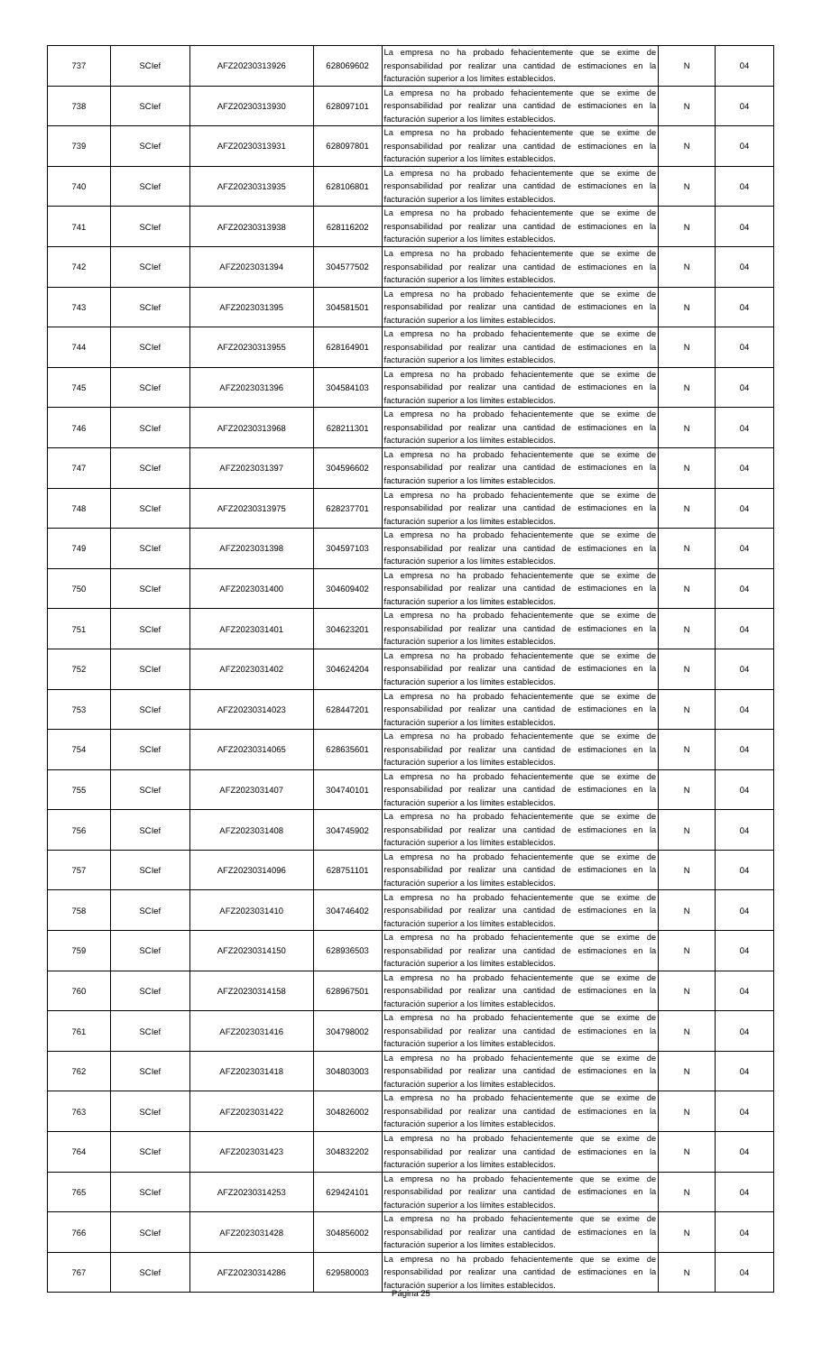| 737 | SCIef | AFZ20230313926 | 628069602 | La empresa no ha probado fehacientemente que se exime de responsabilidad por realizar una cantidad de estimaciones en la facturación superior a los límites establecidos. | N | 04 |
| 738 | SCIef | AFZ20230313930 | 628097101 | La empresa no ha probado fehacientemente que se exime de responsabilidad por realizar una cantidad de estimaciones en la facturación superior a los límites establecidos. | N | 04 |
| 739 | SCIef | AFZ20230313931 | 628097801 | La empresa no ha probado fehacientemente que se exime de responsabilidad por realizar una cantidad de estimaciones en la facturación superior a los límites establecidos. | N | 04 |
| 740 | SCIef | AFZ20230313935 | 628106801 | La empresa no ha probado fehacientemente que se exime de responsabilidad por realizar una cantidad de estimaciones en la facturación superior a los límites establecidos. | N | 04 |
| 741 | SCIef | AFZ20230313938 | 628116202 | La empresa no ha probado fehacientemente que se exime de responsabilidad por realizar una cantidad de estimaciones en la facturación superior a los límites establecidos. | N | 04 |
| 742 | SCIef | AFZ2023031394 | 304577502 | La empresa no ha probado fehacientemente que se exime de responsabilidad por realizar una cantidad de estimaciones en la facturación superior a los límites establecidos. | N | 04 |
| 743 | SCIef | AFZ2023031395 | 304581501 | La empresa no ha probado fehacientemente que se exime de responsabilidad por realizar una cantidad de estimaciones en la facturación superior a los límites establecidos. | N | 04 |
| 744 | SCIef | AFZ20230313955 | 628164901 | La empresa no ha probado fehacientemente que se exime de responsabilidad por realizar una cantidad de estimaciones en la facturación superior a los límites establecidos. | N | 04 |
| 745 | SCIef | AFZ2023031396 | 304584103 | La empresa no ha probado fehacientemente que se exime de responsabilidad por realizar una cantidad de estimaciones en la facturación superior a los límites establecidos. | N | 04 |
| 746 | SCIef | AFZ20230313968 | 628211301 | La empresa no ha probado fehacientemente que se exime de responsabilidad por realizar una cantidad de estimaciones en la facturación superior a los límites establecidos. | N | 04 |
| 747 | SCIef | AFZ2023031397 | 304596602 | La empresa no ha probado fehacientemente que se exime de responsabilidad por realizar una cantidad de estimaciones en la facturación superior a los límites establecidos. | N | 04 |
| 748 | SCIef | AFZ20230313975 | 628237701 | La empresa no ha probado fehacientemente que se exime de responsabilidad por realizar una cantidad de estimaciones en la facturación superior a los límites establecidos. | N | 04 |
| 749 | SCIef | AFZ2023031398 | 304597103 | La empresa no ha probado fehacientemente que se exime de responsabilidad por realizar una cantidad de estimaciones en la facturación superior a los límites establecidos. | N | 04 |
| 750 | SCIef | AFZ2023031400 | 304609402 | La empresa no ha probado fehacientemente que se exime de responsabilidad por realizar una cantidad de estimaciones en la facturación superior a los límites establecidos. | N | 04 |
| 751 | SCIef | AFZ2023031401 | 304623201 | La empresa no ha probado fehacientemente que se exime de responsabilidad por realizar una cantidad de estimaciones en la facturación superior a los límites establecidos. | N | 04 |
| 752 | SCIef | AFZ2023031402 | 304624204 | La empresa no ha probado fehacientemente que se exime de responsabilidad por realizar una cantidad de estimaciones en la facturación superior a los límites establecidos. | N | 04 |
| 753 | SCIef | AFZ20230314023 | 628447201 | La empresa no ha probado fehacientemente que se exime de responsabilidad por realizar una cantidad de estimaciones en la facturación superior a los límites establecidos. | N | 04 |
| 754 | SCIef | AFZ20230314065 | 628635601 | La empresa no ha probado fehacientemente que se exime de responsabilidad por realizar una cantidad de estimaciones en la facturación superior a los límites establecidos. | N | 04 |
| 755 | SCIef | AFZ2023031407 | 304740101 | La empresa no ha probado fehacientemente que se exime de responsabilidad por realizar una cantidad de estimaciones en la facturación superior a los límites establecidos. | N | 04 |
| 756 | SCIef | AFZ2023031408 | 304745902 | La empresa no ha probado fehacientemente que se exime de responsabilidad por realizar una cantidad de estimaciones en la facturación superior a los límites establecidos. | N | 04 |
| 757 | SCIef | AFZ20230314096 | 628751101 | La empresa no ha probado fehacientemente que se exime de responsabilidad por realizar una cantidad de estimaciones en la facturación superior a los límites establecidos. | N | 04 |
| 758 | SCIef | AFZ2023031410 | 304746402 | La empresa no ha probado fehacientemente que se exime de responsabilidad por realizar una cantidad de estimaciones en la facturación superior a los límites establecidos. | N | 04 |
| 759 | SCIef | AFZ20230314150 | 628936503 | La empresa no ha probado fehacientemente que se exime de responsabilidad por realizar una cantidad de estimaciones en la facturación superior a los límites establecidos. | N | 04 |
| 760 | SCIef | AFZ20230314158 | 628967501 | La empresa no ha probado fehacientemente que se exime de responsabilidad por realizar una cantidad de estimaciones en la facturación superior a los límites establecidos. | N | 04 |
| 761 | SCIef | AFZ2023031416 | 304798002 | La empresa no ha probado fehacientemente que se exime de responsabilidad por realizar una cantidad de estimaciones en la facturación superior a los límites establecidos. | N | 04 |
| 762 | SCIef | AFZ2023031418 | 304803003 | La empresa no ha probado fehacientemente que se exime de responsabilidad por realizar una cantidad de estimaciones en la facturación superior a los límites establecidos. | N | 04 |
| 763 | SCIef | AFZ2023031422 | 304826002 | La empresa no ha probado fehacientemente que se exime de responsabilidad por realizar una cantidad de estimaciones en la facturación superior a los límites establecidos. | N | 04 |
| 764 | SCIef | AFZ2023031423 | 304832202 | La empresa no ha probado fehacientemente que se exime de responsabilidad por realizar una cantidad de estimaciones en la facturación superior a los límites establecidos. | N | 04 |
| 765 | SCIef | AFZ20230314253 | 629424101 | La empresa no ha probado fehacientemente que se exime de responsabilidad por realizar una cantidad de estimaciones en la facturación superior a los límites establecidos. | N | 04 |
| 766 | SCIef | AFZ2023031428 | 304856002 | La empresa no ha probado fehacientemente que se exime de responsabilidad por realizar una cantidad de estimaciones en la facturación superior a los límites establecidos. | N | 04 |
| 767 | SCIef | AFZ20230314286 | 629580003 | La empresa no ha probado fehacientemente que se exime de responsabilidad por realizar una cantidad de estimaciones en la facturación superior a los límites establecidos. | N | 04 |
Página 25